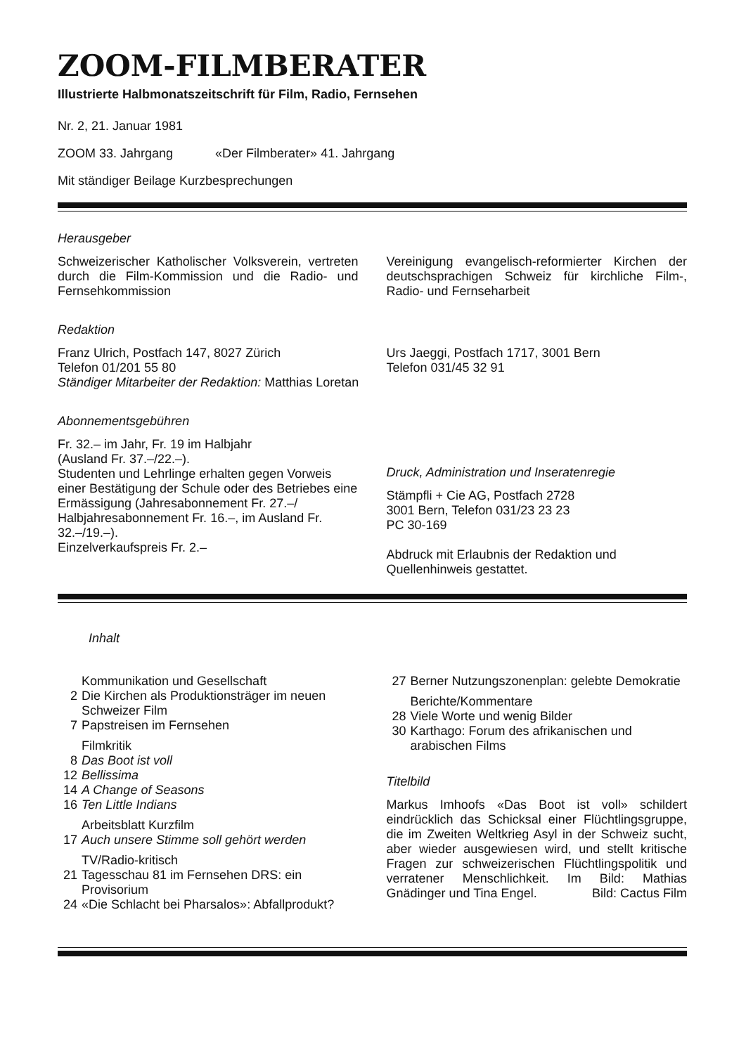ZOOM-FILMBERATER
Illustrierte Halbmonatszeitschrift für Film, Radio, Fernsehen
Nr. 2, 21. Januar 1981
ZOOM 33. Jahrgang «Der Filmberater» 41. Jahrgang
Mit ständiger Beilage Kurzbesprechungen
Herausgeber
Schweizerischer Katholischer Volksverein, vertreten durch die Film-Kommission und die Radio- und Fernsehkommission
Vereinigung evangelisch-reformierter Kirchen der deutschsprachigen Schweiz für kirchliche Film-, Radio- und Fernseharbeit
Redaktion
Franz Ulrich, Postfach 147, 8027 Zürich
Telefon 01/201 55 80
Urs Jaeggi, Postfach 1717, 3001 Bern
Telefon 031/45 32 91
Ständiger Mitarbeiter der Redaktion: Matthias Loretan
Abonnementsgebühren
Fr. 32.– im Jahr, Fr. 19 im Halbjahr
(Ausland Fr. 37.–/22.–).
Studenten und Lehrlinge erhalten gegen Vorweis einer Bestätigung der Schule oder des Betriebes eine Ermässigung (Jahresabonnement Fr. 27.–/ Halbjahresabonnement Fr. 16.–, im Ausland Fr. 32.–/19.–).
Einzelverkaufspreis Fr. 2.–
Druck, Administration und Inseratenregie
Stämpfli + Cie AG, Postfach 2728
3001 Bern, Telefon 031/23 23 23
PC 30-169
Abdruck mit Erlaubnis der Redaktion und Quellenhinweis gestattet.
Inhalt
| | Kommunikation und Gesellschaft |
| 2 | Die Kirchen als Produktionsträger im neuen Schweizer Film |
| 7 | Papstreisen im Fernsehen |
| | Filmkritik |
| 8 | Das Boot ist voll |
| 12 | Bellissima |
| 14 | A Change of Seasons |
| 16 | Ten Little Indians |
| | Arbeitsblatt Kurzfilm |
| 17 | Auch unsere Stimme soll gehört werden |
| | TV/Radio-kritisch |
| 21 | Tagesschau 81 im Fernsehen DRS: ein Provisorium |
| 24 | «Die Schlacht bei Pharsalos»: Abfallprodukt? |
| 27 | Berner Nutzungszonenplan: gelebte Demokratie |
| | Berichte/Kommentare |
| 28 | Viele Worte und wenig Bilder |
| 30 | Karthago: Forum des afrikanischen und arabischen Films |
Titelbild
Markus Imhoofs «Das Boot ist voll» schildert eindrücklich das Schicksal einer Flüchtlingsgruppe, die im Zweiten Weltkrieg Asyl in der Schweiz sucht, aber wieder ausgewiesen wird, und stellt kritische Fragen zur schweizerischen Flüchtlingspolitik und verratener Menschlichkeit. Im Bild: Mathias Gnädinger und Tina Engel. Bild: Cactus Film